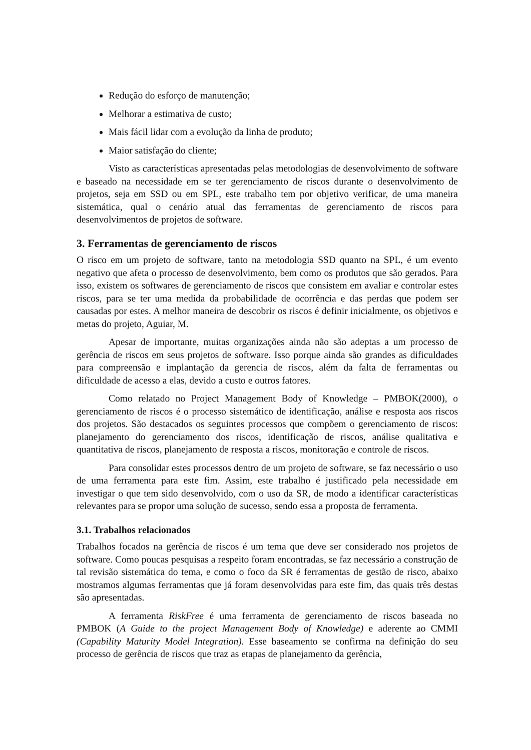Redução do esforço de manutenção;
Melhorar a estimativa de custo;
Mais fácil lidar com a evolução da linha de produto;
Maior satisfação do cliente;
Visto as características apresentadas pelas metodologias de desenvolvimento de software e baseado na necessidade em se ter gerenciamento de riscos durante o desenvolvimento de projetos, seja em SSD ou em SPL, este trabalho tem por objetivo verificar, de uma maneira sistemática, qual o cenário atual das ferramentas de gerenciamento de riscos para desenvolvimentos de projetos de software.
3. Ferramentas de gerenciamento de riscos
O risco em um projeto de software, tanto na metodologia SSD quanto na SPL, é um evento negativo que afeta o processo de desenvolvimento, bem como os produtos que são gerados. Para isso, existem os softwares de gerenciamento de riscos que consistem em avaliar e controlar estes riscos, para se ter uma medida da probabilidade de ocorrência e das perdas que podem ser causadas por estes. A melhor maneira de descobrir os riscos é definir inicialmente, os objetivos e metas do projeto, Aguiar, M.
Apesar de importante, muitas organizações ainda não são adeptas a um processo de gerência de riscos em seus projetos de software. Isso porque ainda são grandes as dificuldades para compreensão e implantação da gerencia de riscos, além da falta de ferramentas ou dificuldade de acesso a elas, devido a custo e outros fatores.
Como relatado no Project Management Body of Knowledge – PMBOK(2000), o gerenciamento de riscos é o processo sistemático de identificação, análise e resposta aos riscos dos projetos. São destacados os seguintes processos que compõem o gerenciamento de riscos: planejamento do gerenciamento dos riscos, identificação de riscos, análise qualitativa e quantitativa de riscos, planejamento de resposta a riscos, monitoração e controle de riscos.
Para consolidar estes processos dentro de um projeto de software, se faz necessário o uso de uma ferramenta para este fim. Assim, este trabalho é justificado pela necessidade em investigar o que tem sido desenvolvido, com o uso da SR, de modo a identificar características relevantes para se propor uma solução de sucesso, sendo essa a proposta de ferramenta.
3.1. Trabalhos relacionados
Trabalhos focados na gerência de riscos é um tema que deve ser considerado nos projetos de software. Como poucas pesquisas a respeito foram encontradas, se faz necessário a construção de tal revisão sistemática do tema, e como o foco da SR é ferramentas de gestão de risco, abaixo mostramos algumas ferramentas que já foram desenvolvidas para este fim, das quais três destas são apresentadas.
A ferramenta RiskFree é uma ferramenta de gerenciamento de riscos baseada no PMBOK (A Guide to the project Management Body of Knowledge) e aderente ao CMMI (Capability Maturity Model Integration). Esse baseamento se confirma na definição do seu processo de gerência de riscos que traz as etapas de planejamento da gerência,